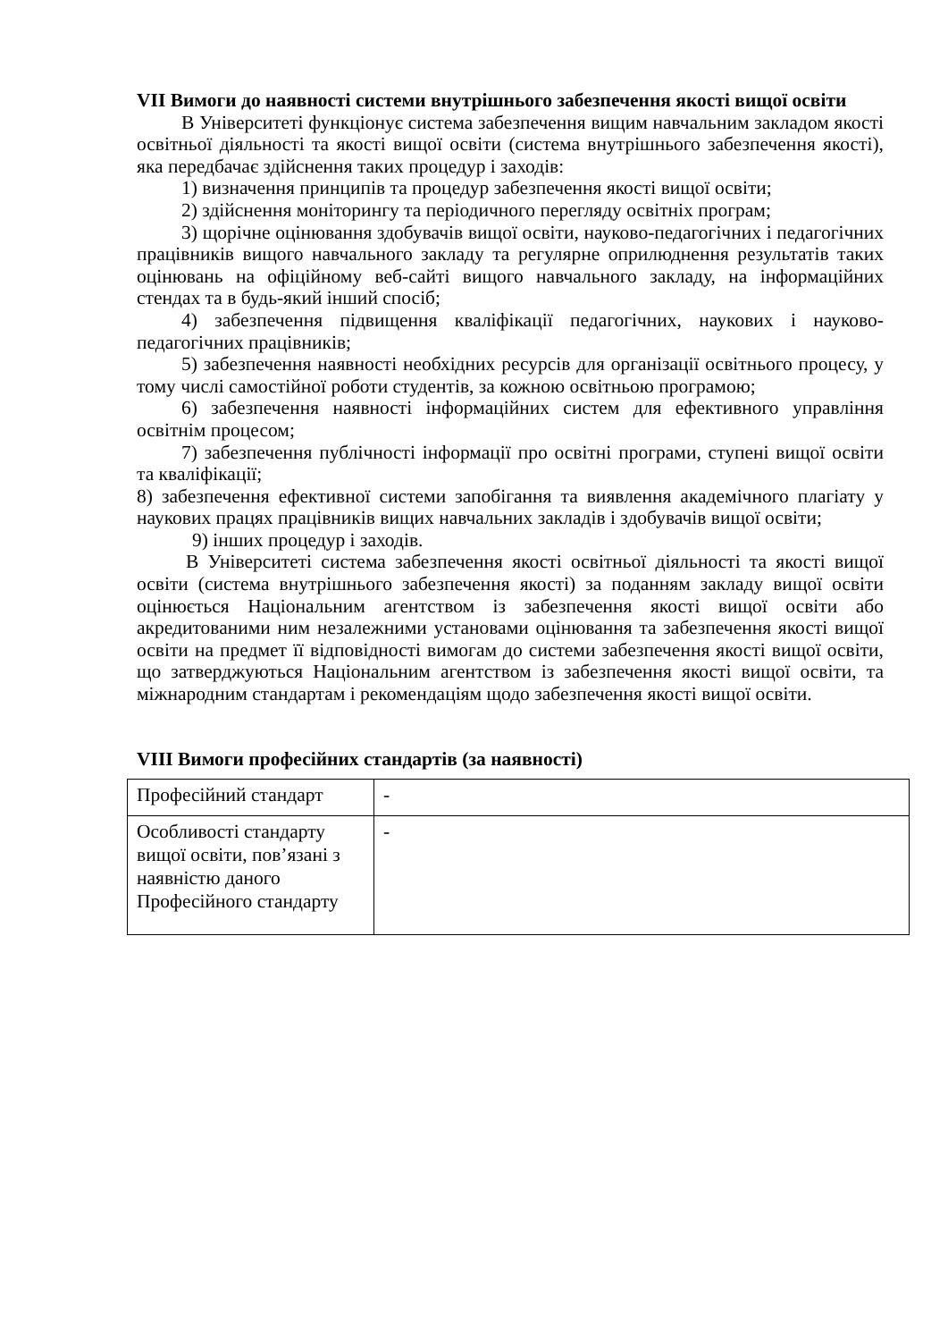VII Вимоги до наявності системи внутрішнього забезпечення якості вищої освіти
В Університеті функціонує система забезпечення вищим навчальним закладом якості освітньої діяльності та якості вищої освіти (система внутрішнього забезпечення якості), яка передбачає здійснення таких процедур і заходів:
1) визначення принципів та процедур забезпечення якості вищої освіти;
2) здійснення моніторингу та періодичного перегляду освітніх програм;
3) щорічне оцінювання здобувачів вищої освіти, науково-педагогічних і педагогічних працівників вищого навчального закладу та регулярне оприлюднення результатів таких оцінювань на офіційному веб-сайті вищого навчального закладу, на інформаційних стендах та в будь-який інший спосіб;
4) забезпечення підвищення кваліфікації педагогічних, наукових і науково-педагогічних працівників;
5) забезпечення наявності необхідних ресурсів для організації освітнього процесу, у тому числі самостійної роботи студентів, за кожною освітньою програмою;
6) забезпечення наявності інформаційних систем для ефективного управління освітнім процесом;
7) забезпечення публічності інформації про освітні програми, ступені вищої освіти та кваліфікації;
8) забезпечення ефективної системи запобігання та виявлення академічного плагіату у наукових працях працівників вищих навчальних закладів і здобувачів вищої освіти;
9) інших процедур і заходів.
В Університеті система забезпечення якості освітньої діяльності та якості вищої освіти (система внутрішнього забезпечення якості) за поданням закладу вищої освіти оцінюється Національним агентством із забезпечення якості вищої освіти або акредитованими ним незалежними установами оцінювання та забезпечення якості вищої освіти на предмет її відповідності вимогам до системи забезпечення якості вищої освіти, що затверджуються Національним агентством із забезпечення якості вищої освіти, та міжнародним стандартам і рекомендаціям щодо забезпечення якості вищої освіти.
VIII Вимоги професійних стандартів (за наявності)
| Професійний стандарт | - |
| Особливості стандарту вищої освіти, пов’язані з наявністю даного Професійного стандарту | - |